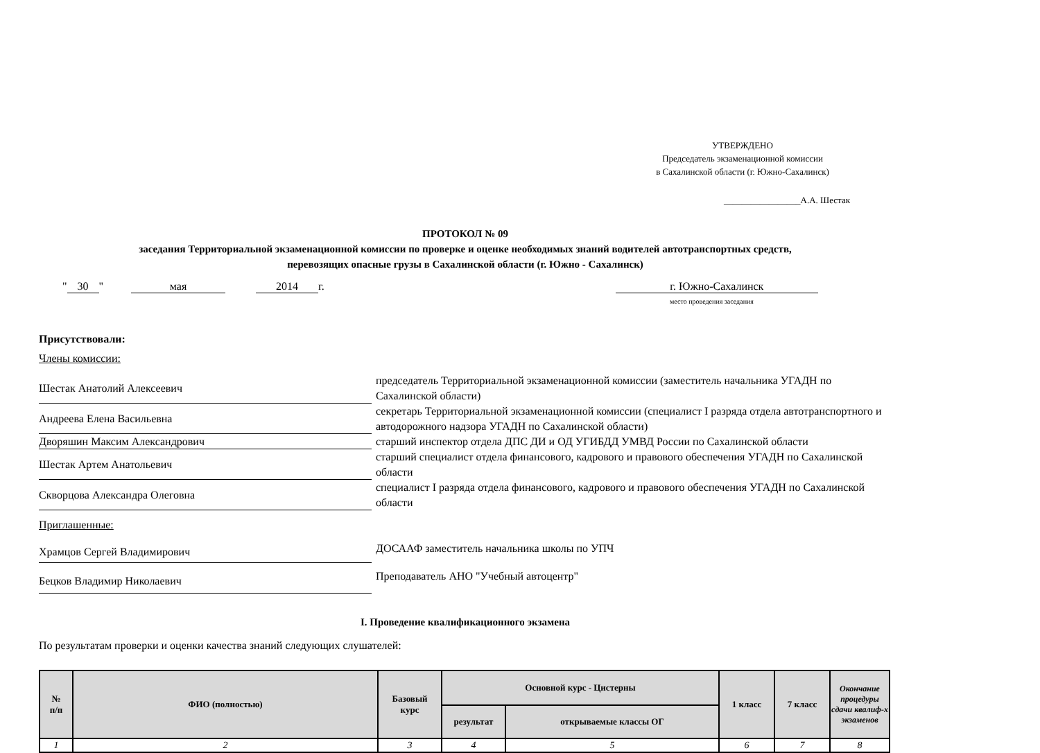УТВЕРЖДЕНО
Председатель экзаменационной комиссии
в Сахалинской области (г. Южно-Сахалинск)
_________________А.А. Шестак
ПРОТОКОЛ № 09
заседания Территориальной экзаменационной комиссии по проверке и оценке необходимых знаний водителей автотранспортных средств,
перевозящих опасные грузы в Сахалинской области (г. Южно - Сахалинск)
" 30 " мая 2014 г. г. Южно-Сахалинск
место проведения заседания
Присутствовали:
Члены комиссии:
Шестак Анатолий Алексеевич
председатель Территориальной экзаменационной комиссии (заместитель начальника УГАДН по Сахалинской области)
Андреева Елена Васильевна
секретарь Территориальной экзаменационной комиссии (специалист I разряда отдела автотранспортного и автодорожного надзора УГАДН по Сахалинской области)
Дворяшин Максим Александрович
старший инспектор отдела ДПС ДИ и ОД УГИБДД УМВД России по Сахалинской области
Шестак Артем Анатольевич
старший специалист отдела финансового, кадрового и правового обеспечения УГАДН по Сахалинской области
Скворцова Александра Олеговна
специалист I разряда отдела финансового, кадрового и правового обеспечения УГАДН по Сахалинской области
Приглашенные:
Храмцов Сергей Владимирович
ДОСААФ заместитель начальника школы по УПЧ
Бецков Владимир Николаевич
Преподаватель АНО "Учебный автоцентр"
I. Проведение квалификационного экзамена
По результатам проверки и оценки качества знаний следующих слушателей:
| № п/п | ФИО (полностью) | Базовый курс | Основной курс - Цистерны | | 1 класс | 7 класс | Окончание процедуры сдачи квалиф-х экзаменов |
| --- | --- | --- | --- | --- | --- | --- | --- |
| | | | результат | открываемые классы ОГ | | | |
| 1 | 2 | 3 | 4 | 5 | 6 | 7 | 8 |